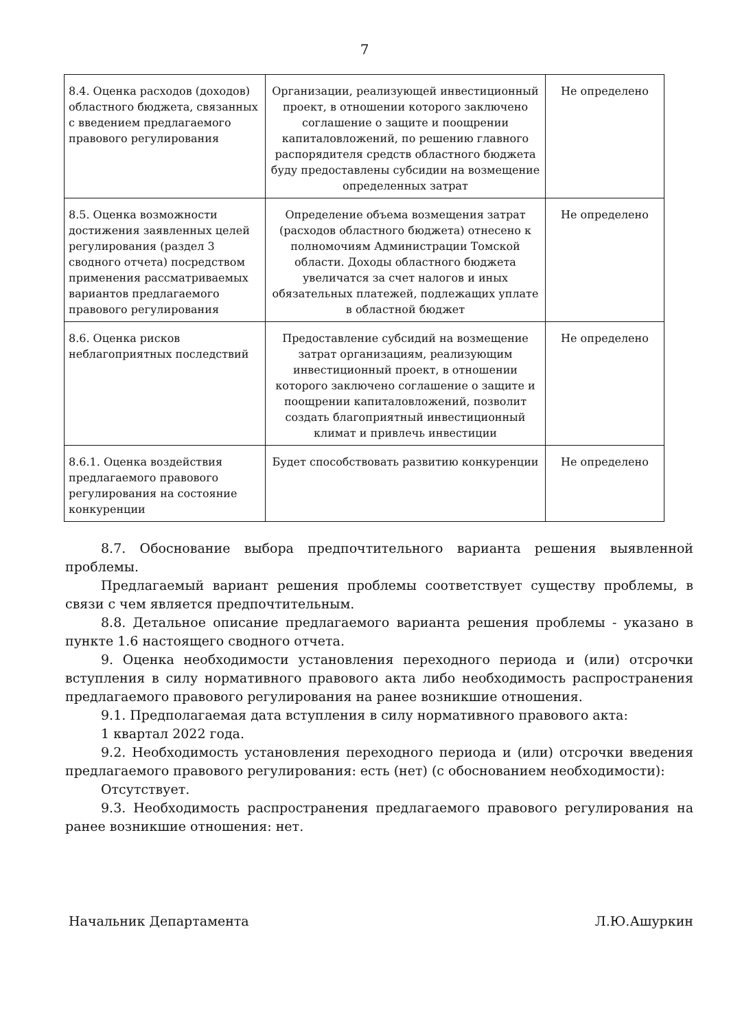7
| 8.4. Оценка расходов (доходов) областного бюджета, связанных с введением предлагаемого правового регулирования | Организации, реализующей инвестиционный проект, в отношении которого заключено соглашение о защите и поощрении капиталовложений, по решению главного распорядителя средств областного бюджета буду предоставлены субсидии на возмещение определенных затрат | Не определено |
| 8.5. Оценка возможности достижения заявленных целей регулирования (раздел 3 сводного отчета) посредством применения рассматриваемых вариантов предлагаемого правового регулирования | Определение объема возмещения затрат (расходов областного бюджета) отнесено к полномочиям Администрации Томской области. Доходы областного бюджета увеличатся за счет налогов и иных обязательных платежей, подлежащих уплате в областной бюджет | Не определено |
| 8.6. Оценка рисков неблагоприятных последствий | Предоставление субсидий на возмещение затрат организациям, реализующим инвестиционный проект, в отношении которого заключено соглашение о защите и поощрении капиталовложений, позволит создать благоприятный инвестиционный климат и привлечь инвестиции | Не определено |
| 8.6.1. Оценка воздействия предлагаемого правового регулирования на состояние конкуренции | Будет способствовать развитию конкуренции | Не определено |
8.7. Обоснование выбора предпочтительного варианта решения выявленной проблемы.
Предлагаемый вариант решения проблемы соответствует существу проблемы, в связи с чем является предпочтительным.
8.8. Детальное описание предлагаемого варианта решения проблемы - указано в пункте 1.6 настоящего сводного отчета.
9. Оценка необходимости установления переходного периода и (или) отсрочки вступления в силу нормативного правового акта либо необходимость распространения предлагаемого правового регулирования на ранее возникшие отношения.
9.1. Предполагаемая дата вступления в силу нормативного правового акта:
1 квартал 2022 года.
9.2. Необходимость установления переходного периода и (или) отсрочки введения предлагаемого правового регулирования: есть (нет) (с обоснованием необходимости):
Отсутствует.
9.3. Необходимость распространения предлагаемого правового регулирования на ранее возникшие отношения: нет.
Начальник Департамента Л.Ю.Ашуркин